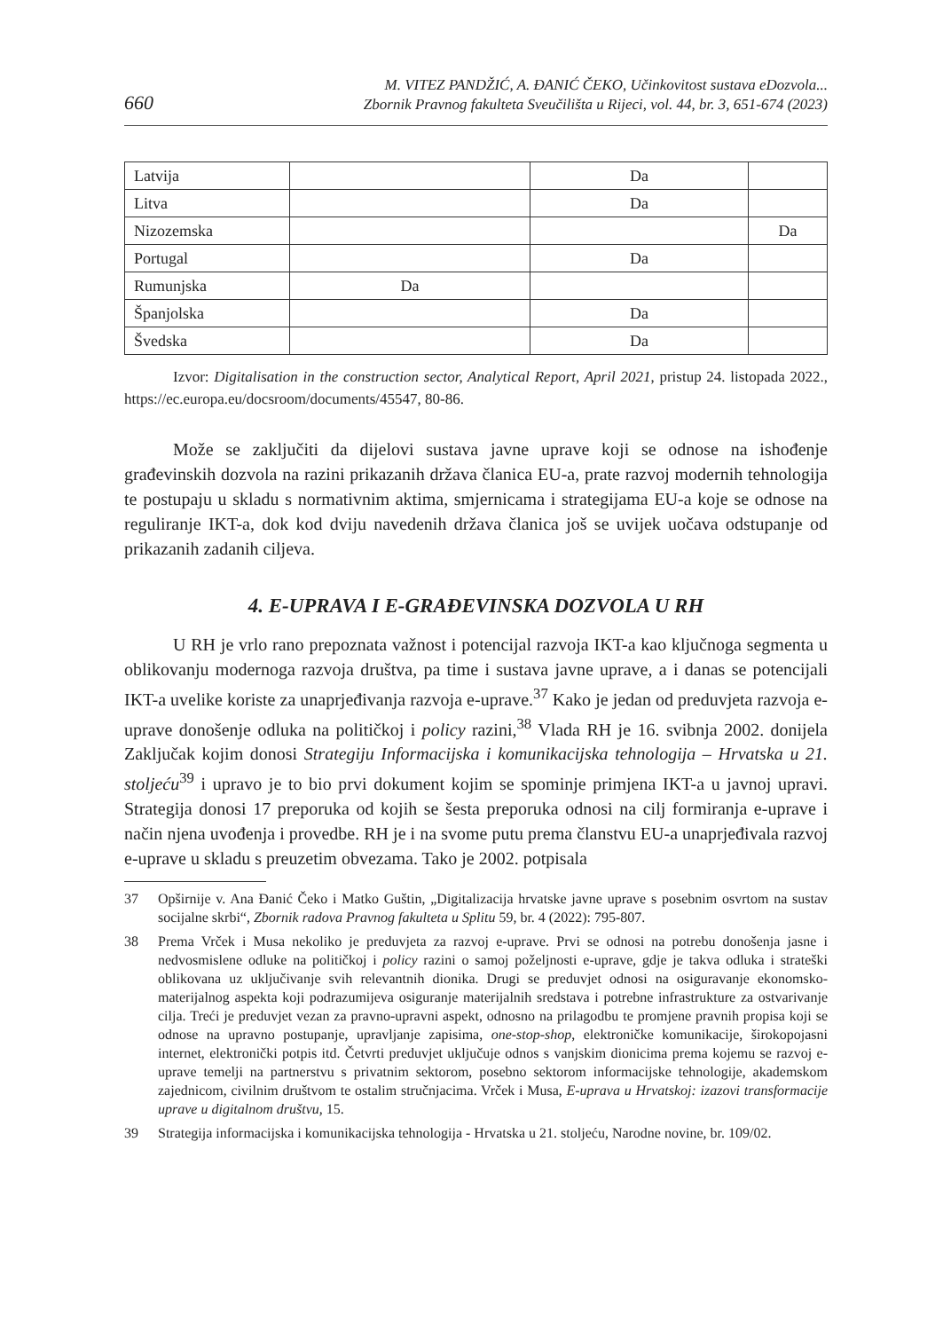660
M. VITEZ PANDŽIĆ, A. ĐANIĆ ČEKO, Učinkovitost sustava eDozvola...
Zbornik Pravnog fakulteta Sveučilišta u Rijeci, vol. 44, br. 3, 651-674 (2023)
| Latvija | | Da | |
| Litva | | Da | |
| Nizozemska | | | Da |
| Portugal | | Da | |
| Rumunjska | Da | | |
| Španjolska | | Da | |
| Švedska | | Da | |
Izvor: Digitalisation in the construction sector, Analytical Report, April 2021, pristup 24. listopada 2022., https://ec.europa.eu/docsroom/documents/45547, 80-86.
Može se zaključiti da dijelovi sustava javne uprave koji se odnose na ishođenje građevinskih dozvola na razini prikazanih država članica EU-a, prate razvoj modernih tehnologija te postupaju u skladu s normativnim aktima, smjernicama i strategijama EU-a koje se odnose na reguliranje IKT-a, dok kod dviju navedenih država članica još se uvijek uočava odstupanje od prikazanih zadanih ciljeva.
4. E-UPRAVA I E-GRAĐEVINSKA DOZVOLA U RH
U RH je vrlo rano prepoznata važnost i potencijal razvoja IKT-a kao ključnoga segmenta u oblikovanju modernoga razvoja društva, pa time i sustava javne uprave, a i danas se potencijali IKT-a uvelike koriste za unaprjeđivanja razvoja e-uprave.<sup>37</sup> Kako je jedan od preduvjeta razvoja e-uprave donošenje odluka na političkoj i policy razini,<sup>38</sup> Vlada RH je 16. svibnja 2002. donijela Zaključak kojim donosi Strategiju Informacijska i komunikacijska tehnologija – Hrvatska u 21. stoljeću<sup>39</sup> i upravo je to bio prvi dokument kojim se spominje primjena IKT-a u javnoj upravi. Strategija donosi 17 preporuka od kojih se šesta preporuka odnosi na cilj formiranja e-uprave i način njena uvođenja i provedbe. RH je i na svome putu prema članstvu EU-a unaprjeđivala razvoj e-uprave u skladu s preuzetim obvezama. Tako je 2002. potpisala
37 Opširnije v. Ana Đanić Čeko i Matko Guštin, „Digitalizacija hrvatske javne uprave s posebnim osvrtom na sustav socijalne skrbi“, Zbornik radova Pravnog fakulteta u Splitu 59, br. 4 (2022): 795-807.
38 Prema Vrček i Musa nekoliko je preduvjeta za razvoj e-uprave. Prvi se odnosi na potrebu donošenja jasne i nedvosmislene odluke na političkoj i policy razini o samoj poželjnosti e-uprave, gdje je takva odluka i strateški oblikovana uz uključivanje svih relevantnih dionika. Drugi se preduvjet odnosi na osiguravanje ekonomsko-materijalnog aspekta koji podrazumijeva osiguranje materijalnih sredstava i potrebne infrastrukture za ostvarivanje cilja. Treći je preduvjet vezan za pravno-upravni aspekt, odnosno na prilagodbu te promjene pravnih propisa koji se odnose na upravno postupanje, upravljanje zapisima, one-stop-shop, elektroničke komunikacije, širokopojasni internet, elektronički potpis itd. Četvrti preduvjet uključuje odnos s vanjskim dionicima prema kojemu se razvoj e-uprave temelji na partnerstvu s privatnim sektorom, posebno sektorom informacijske tehnologije, akademskom zajednicom, civilnim društvom te ostalim stručnjacima. Vrček i Musa, E-uprava u Hrvatskoj: izazovi transformacije uprave u digitalnom društvu, 15.
39 Strategija informacijska i komunikacijska tehnologija - Hrvatska u 21. stoljeću, Narodne novine, br. 109/02.